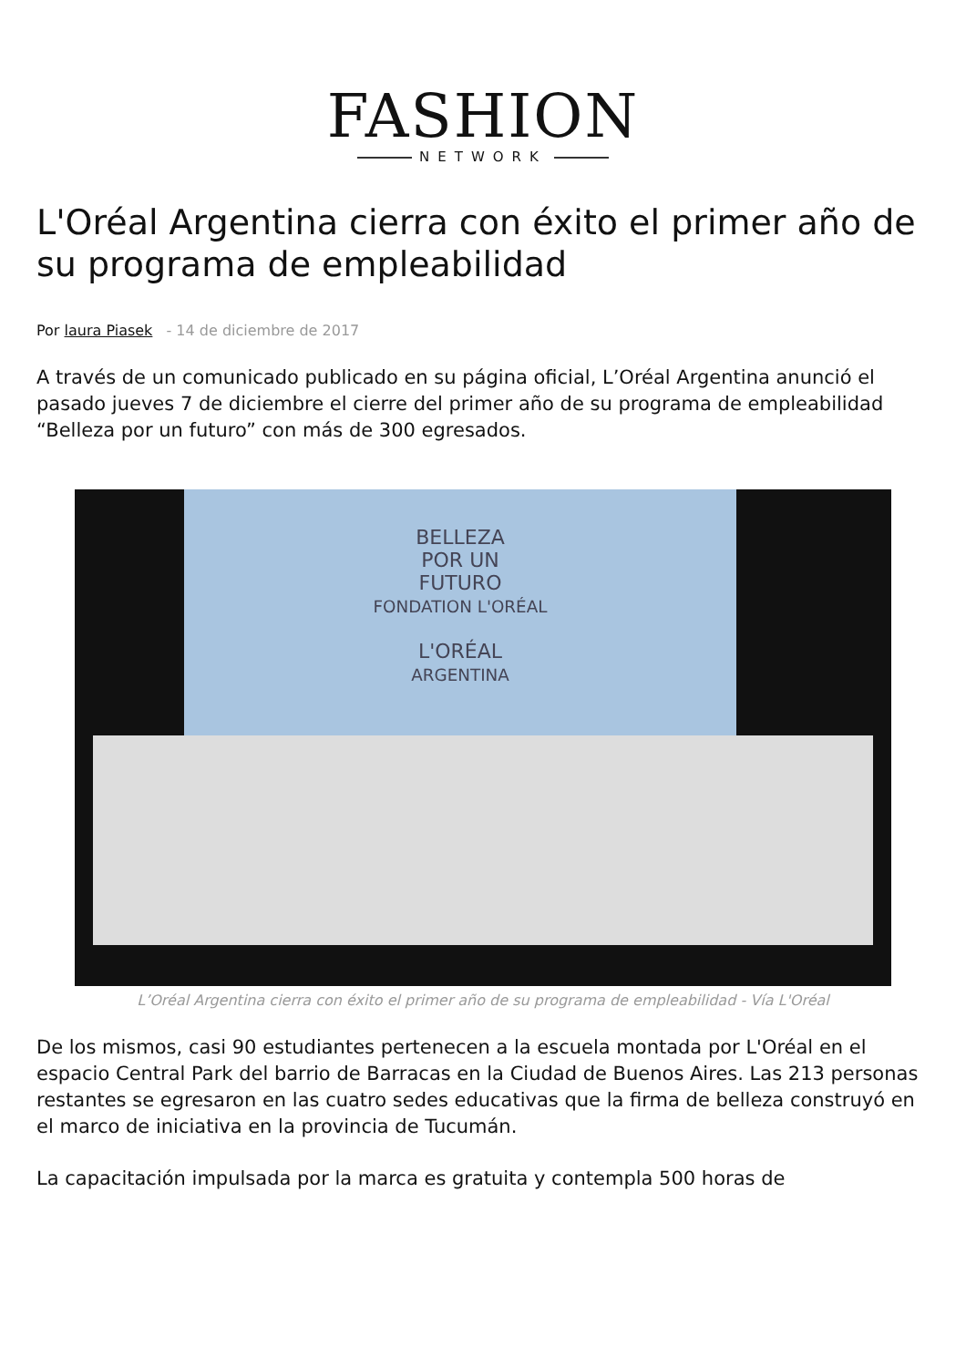FASHION
NETWORK
L'Oréal Argentina cierra con éxito el primer año de su programa de empleabilidad
Por laura Piasek - 14 de diciembre de 2017
A través de un comunicado publicado en su página oficial, L’Oréal Argentina anunció el pasado jueves 7 de diciembre el cierre del primer año de su programa de empleabilidad “Belleza por un futuro” con más de 300 egresados.
BELLEZA
POR UN
FUTURO
FONDATION L'ORÉAL
L'ORÉAL
ARGENTINA
L’Oréal Argentina cierra con éxito el primer año de su programa de empleabilidad - Vía L'Oréal
De los mismos, casi 90 estudiantes pertenecen a la escuela montada por L'Oréal en el espacio Central Park del barrio de Barracas en la Ciudad de Buenos Aires. Las 213 personas restantes se egresaron en las cuatro sedes educativas que la firma de belleza construyó en el marco de iniciativa en la provincia de Tucumán.
La capacitación impulsada por la marca es gratuita y contempla 500 horas de